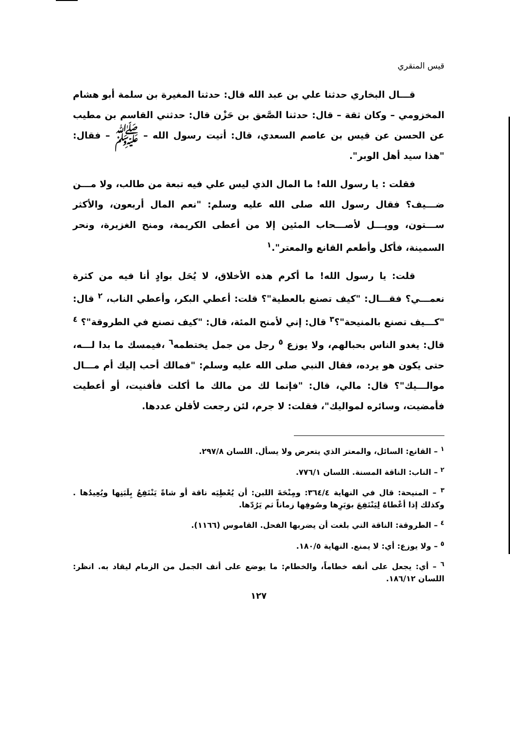قيس المنقري
قـــال البخاري حدثنا علي بن عبد الله قال: حدثنا المغيرة بن سلمة أبو هشام المخزومي – وكان ثقة – قال: حدثنا الصَّعق بن حَزْن قال: حدثني القاسم بن مطيب عن الحسن عن قيس بن عاصم السعدي، قال: أتيت رسول الله – ﷺ – فقال: "هذا سيد أهل الوبر".
فقلت : يا رسول الله! ما المال الذي ليس علي فيه تبعة من طالب، ولا مـــن ضـــيف؟ فقال رسول الله صلى الله عليه وسلم: "نعم المال أربعون، والأكثر ســـتون، وويـــل لأصـــحاب المئين إلا من أعطى الكريمة، ومنح الغزيرة، ونحر السمينة، فأكل وأطعم القانع والمعتر".<sup>١</sup>
قلت: يا رسول الله! ما أكرم هذه الأخلاق، لا يُحَل بوادٍ أنا فيه من كثرة نعمـــي؟ فقـــال: "كيف تصنع بالعطية"؟ قلت: أعطي البكر، وأعطي الناب، <sup>٢</sup> قال: "كـــيف تصنع بالمنيحة"؟<sup>٣</sup> قال: إني لأمنح المئة، قال: "كيف تصنع في الطروقة"؟ <sup>٤</sup> قال: يغدو الناس بحبالهم، ولا يوزع <sup>٥</sup> رجل من جمل يختطمه<sup>٦</sup> ،فيمسك ما بدا لـــه، حتى يكون هو يرده، فقال النبي صلى الله عليه وسلم: "فمالك أحب إليك أم مـــال موالـــيك"؟ قال: مالي، قال: "فإنما لك من مالك ما أكلت فأفنيت، أو أعطيت فأمضيت، وسائره لمواليك"، فقلت: لا جرم، لئن رجعت لأقلن عددها.
<sup>١</sup> – القانع: السائل، والمعتر الذي يتعرض ولا يسأل. اللسان ٢٩٧/٨.
<sup>٢</sup> – الناب: الناقة المسنة. اللسان ٧٧٦/١.
<sup>٣</sup> – المنيحة: قال في النهاية ٣٦٤/٤: ومِنْحَةَ اللبن: أن يُعْطِيَه ناقة أو شاةً يَنْتَفِعُ بِلَبَنِها ويُعِيدُها . وكذلك إذا أعْطاهُ لِيَنْتَفِعَ بوَبَرِها وصُوفِها زماناً ثم يَرُدّها.
<sup>٤</sup> – الطروقة: الناقة التي بلغت أن يضربها الفحل. القاموس (١١٦٦).
<sup>٥</sup> – ولا يوزع: أي: لا يمنع. النهاية ١٨٠/٥.
<sup>٦</sup> – أي: يجعل على أنفه خطاماً، والخطام: ما يوضع على أنف الجمل من الزمام ليقاد به. انظر: اللسان ١٨٦/١٢.
١٢٧